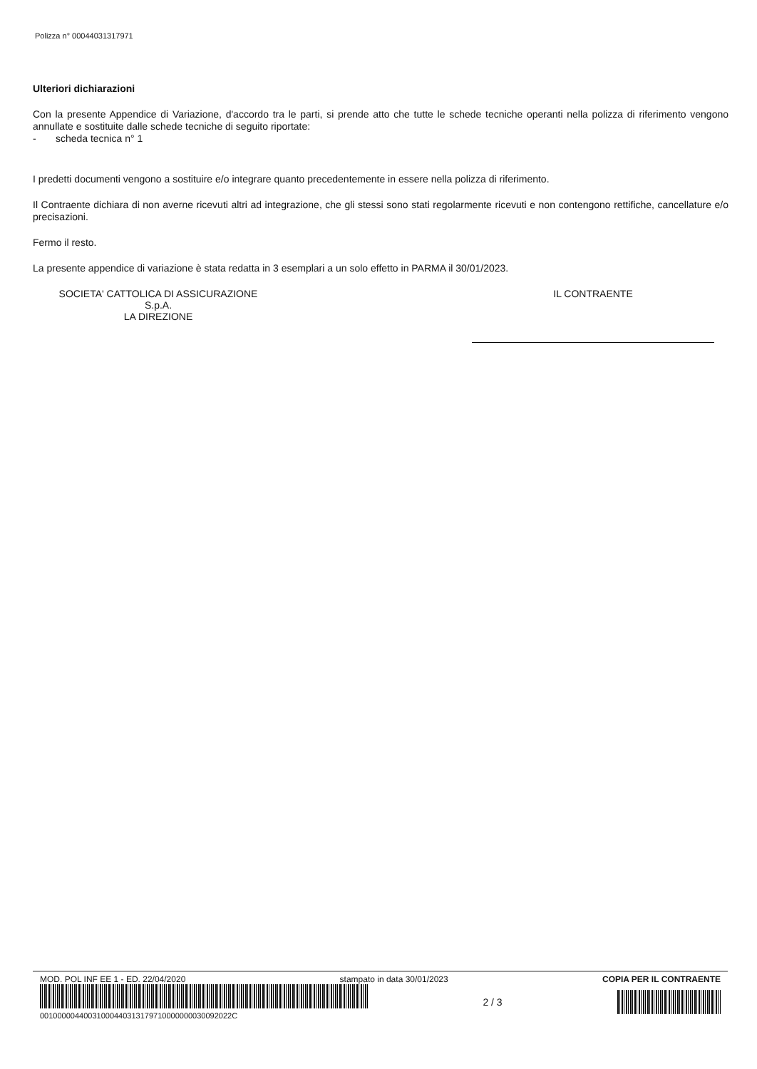Polizza n° 00044031317971
Ulteriori dichiarazioni
Con la presente Appendice di Variazione, d'accordo tra le parti, si prende atto che tutte le schede tecniche operanti nella polizza di riferimento vengono annullate e sostituite dalle schede tecniche di seguito riportate:
- scheda tecnica n° 1
I predetti documenti vengono a sostituire e/o integrare quanto precedentemente in essere nella polizza di riferimento.
Il Contraente dichiara di non averne ricevuti altri ad integrazione, che gli stessi sono stati regolarmente ricevuti e non contengono rettifiche, cancellature e/o precisazioni.
Fermo il resto.
La presente appendice di variazione è stata redatta in 3 esemplari a un solo effetto in PARMA il 30/01/2023.
SOCIETA' CATTOLICA DI ASSICURAZIONE
S.p.A.
LA DIREZIONE
IL CONTRAENTE
MOD. POL INF EE 1 - ED. 22/04/2020 stampato in data 30/01/2023 COPIA PER IL CONTRAENTE
00100000440031000440313179710000000030092022C
2 / 3